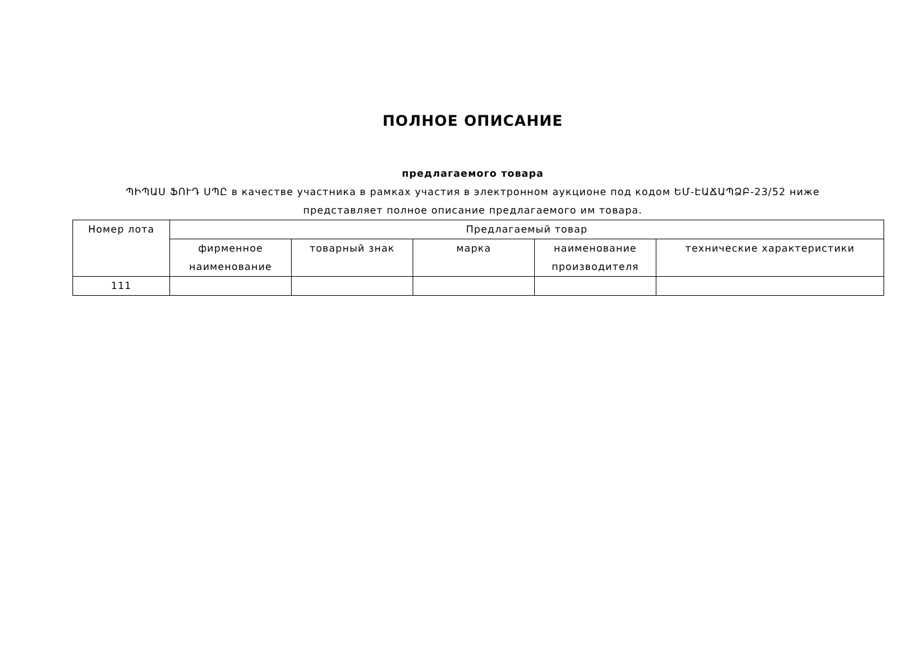ПОЛНОЕ ОПИСАНИЕ
предлагаемого товара
ՊԻՊԱՍ ՖՈՒԴ ՍՊԸ в качестве участника в рамках участия в электронном аукционе под кодом ԵՄ-ԷԱՃԱՊՁԲ-23/52 ниже представляет полное описание предлагаемого им товара.
| Номер лота | Предлагаемый товар | | | | |
| --- | --- | --- | --- | --- | --- |
| | фирменное наименование | товарный знак | марка | наименование производителя | технические характеристики |
| 111 | | | | | |